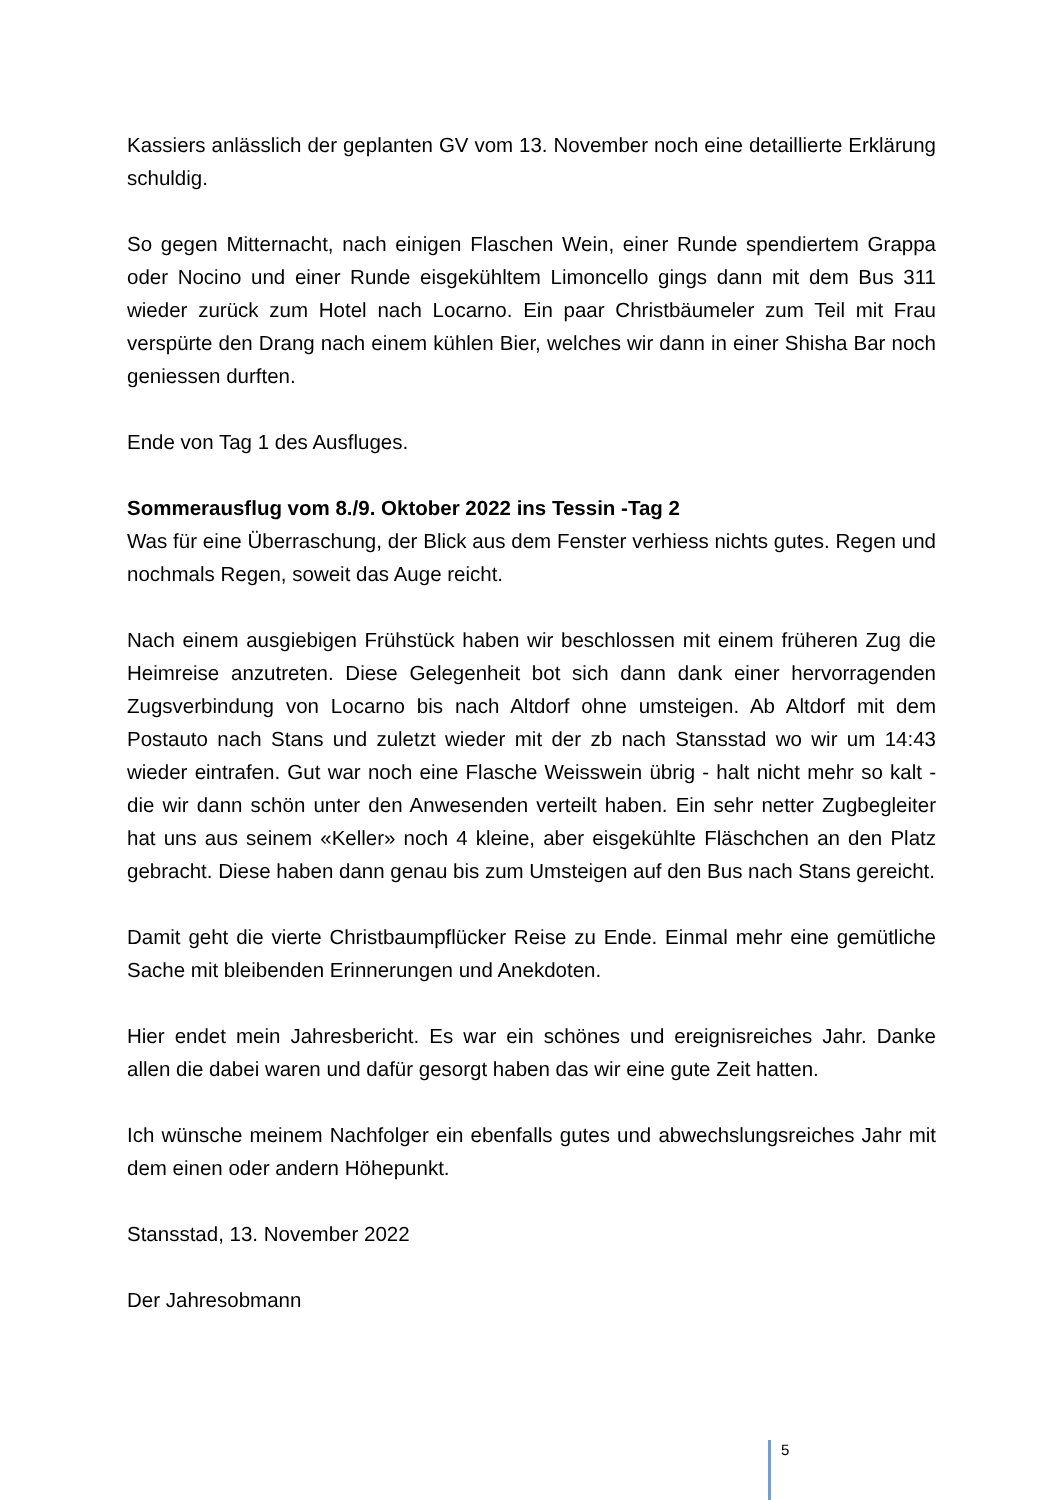Kassiers anlässlich der geplanten GV vom 13. November noch eine detaillierte Erklärung schuldig.
So gegen Mitternacht, nach einigen Flaschen Wein, einer Runde spendiertem Grappa oder Nocino und einer Runde eisgekühltem Limoncello gings dann mit dem Bus 311 wieder zurück zum Hotel nach Locarno. Ein paar Christbäumeler zum Teil mit Frau verspürte den Drang nach einem kühlen Bier, welches wir dann in einer Shisha Bar noch geniessen durften.
Ende von Tag 1 des Ausfluges.
Sommerausflug vom 8./9. Oktober 2022 ins Tessin -Tag 2
Was für eine Überraschung, der Blick aus dem Fenster verhiess nichts gutes. Regen und nochmals Regen, soweit das Auge reicht.
Nach einem ausgiebigen Frühstück haben wir beschlossen mit einem früheren Zug die Heimreise anzutreten. Diese Gelegenheit bot sich dann dank einer hervorragenden Zugsverbindung von Locarno bis nach Altdorf ohne umsteigen. Ab Altdorf mit dem Postauto nach Stans und zuletzt wieder mit der zb nach Stansstad wo wir um 14:43 wieder eintrafen. Gut war noch eine Flasche Weisswein übrig - halt nicht mehr so kalt - die wir dann schön unter den Anwesenden verteilt haben. Ein sehr netter Zugbegleiter hat uns aus seinem «Keller» noch 4 kleine, aber eisgekühlte Fläschchen an den Platz gebracht. Diese haben dann genau bis zum Umsteigen auf den Bus nach Stans gereicht.
Damit geht die vierte Christbaumpflücker Reise zu Ende. Einmal mehr eine gemütliche Sache mit bleibenden Erinnerungen und Anekdoten.
Hier endet mein Jahresbericht. Es war ein schönes und ereignisreiches Jahr. Danke allen die dabei waren und dafür gesorgt haben das wir eine gute Zeit hatten.
Ich wünsche meinem Nachfolger ein ebenfalls gutes und abwechslungsreiches Jahr mit dem einen oder andern Höhepunkt.
Stansstad, 13. November 2022
Der Jahresobmann
5